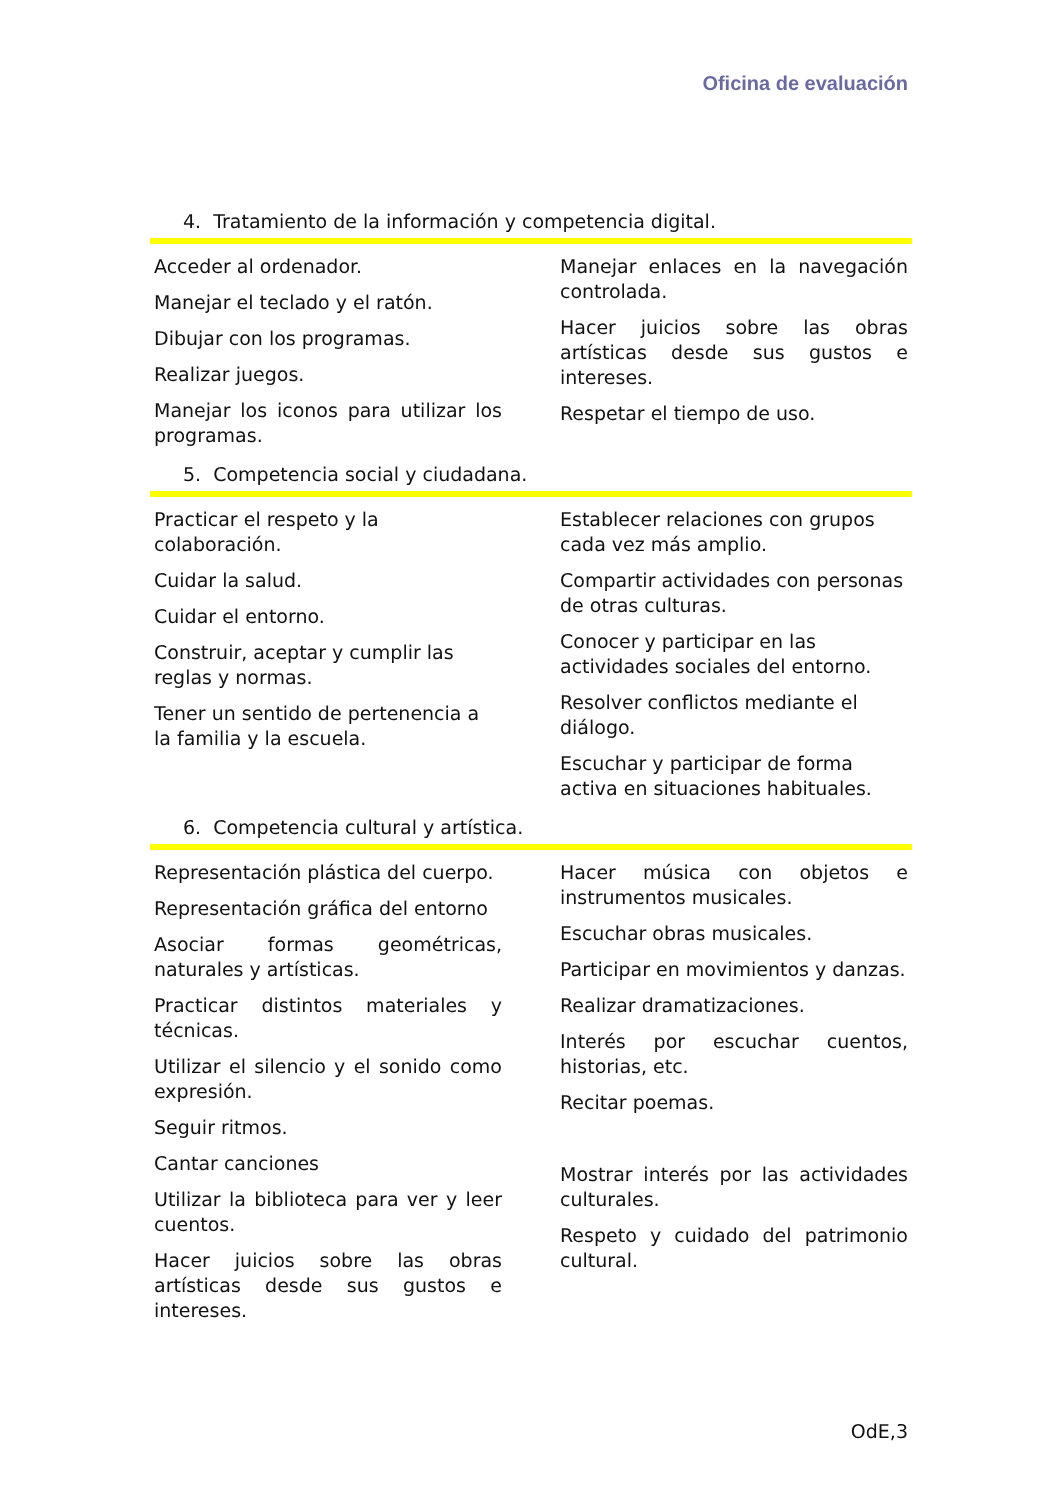Oficina de evaluación
4. Tratamiento de la información y competencia digital.
Acceder al ordenador.
Manejar el teclado y el ratón.
Dibujar con los programas.
Realizar juegos.
Manejar los iconos para utilizar los programas.
Manejar enlaces en la navegación controlada.
Hacer juicios sobre las obras artísticas desde sus gustos e intereses.
Respetar el tiempo de uso.
5. Competencia social y ciudadana.
Practicar el respeto y la colaboración.
Cuidar la salud.
Cuidar el entorno.
Construir, aceptar y cumplir las reglas y normas.
Tener un sentido de pertenencia a la familia y la escuela.
Establecer relaciones con grupos cada vez más amplio.
Compartir actividades con personas de otras culturas.
Conocer y participar en las actividades sociales del entorno.
Resolver conflictos mediante el diálogo.
Escuchar y participar de forma activa en situaciones habituales.
6. Competencia cultural y artística.
Representación plástica del cuerpo.
Representación gráfica del entorno
Asociar formas geométricas, naturales y artísticas.
Practicar distintos materiales y técnicas.
Utilizar el silencio y el sonido como expresión.
Seguir ritmos.
Cantar canciones
Utilizar la biblioteca para ver y leer cuentos.
Hacer juicios sobre las obras artísticas desde sus gustos e intereses.
Hacer música con objetos e instrumentos musicales.
Escuchar obras musicales.
Participar en movimientos y danzas.
Realizar dramatizaciones.
Interés por escuchar cuentos, historias, etc.
Recitar poemas.
Mostrar interés por las actividades culturales.
Respeto y cuidado del patrimonio cultural.
OdE,3